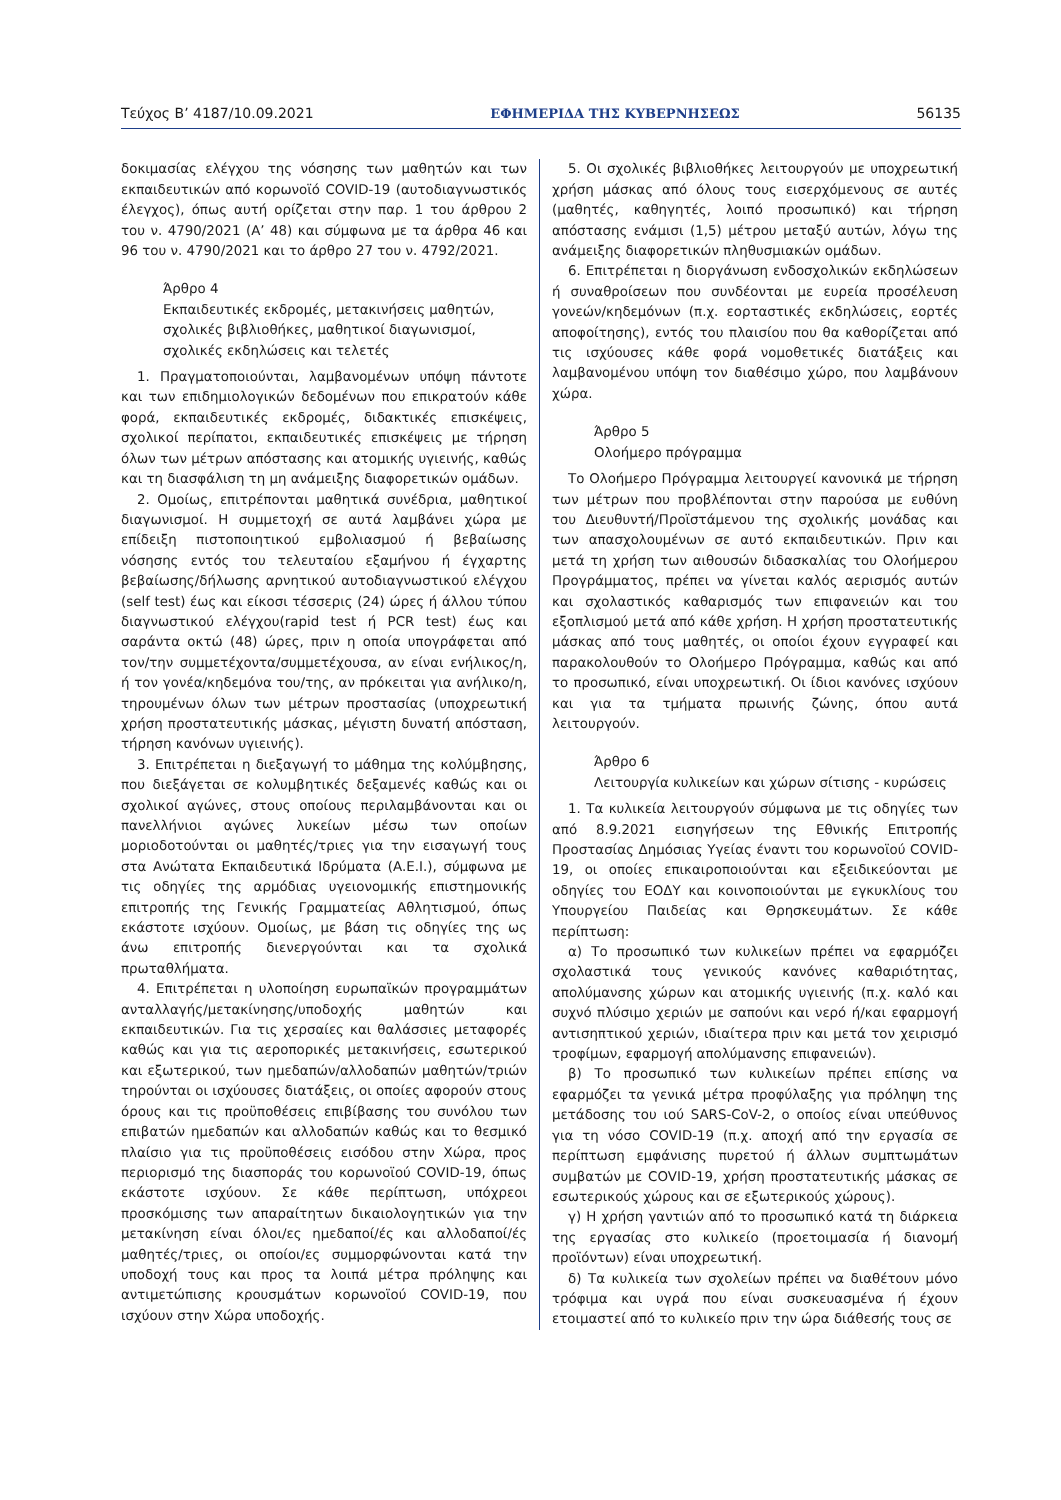Τεύχος Β’ 4187/10.09.2021 ΕΦΗΜΕΡΙΔΑ ΤΗΣ ΚΥΒΕΡΝΗΣΕΩΣ 56135
δοκιμασίας ελέγχου της νόσησης των μαθητών και των εκπαιδευτικών από κορωνοϊό COVID-19 (αυτοδιαγνωστικός έλεγχος), όπως αυτή ορίζεται στην παρ. 1 του άρθρου 2 του ν. 4790/2021 (Α’ 48) και σύμφωνα με τα άρθρα 46 και 96 του ν. 4790/2021 και το άρθρο 27 του ν. 4792/2021.
Άρθρο 4
Εκπαιδευτικές εκδρομές, μετακινήσεις μαθητών, σχολικές βιβλιοθήκες, μαθητικοί διαγωνισμοί, σχολικές εκδηλώσεις και τελετές
1. Πραγματοποιούνται, λαμβανομένων υπόψη πάντοτε και των επιδημιολογικών δεδομένων που επικρατούν κάθε φορά, εκπαιδευτικές εκδρομές, διδακτικές επισκέψεις, σχολικοί περίπατοι, εκπαιδευτικές επισκέψεις με τήρηση όλων των μέτρων απόστασης και ατομικής υγιεινής, καθώς και τη διασφάλιση τη μη ανάμειξης διαφορετικών ομάδων.
2. Ομοίως, επιτρέπονται μαθητικά συνέδρια, μαθητικοί διαγωνισμοί. Η συμμετοχή σε αυτά λαμβάνει χώρα με επίδειξη πιστοποιητικού εμβολιασμού ή βεβαίωσης νόσησης εντός του τελευταίου εξαμήνου ή έγχαρτης βεβαίωσης/δήλωσης αρνητικού αυτοδιαγνωστικού ελέγχου (self test) έως και είκοσι τέσσερις (24) ώρες ή άλλου τύπου διαγνωστικού ελέγχου(rapid test ή PCR test) έως και σαράντα οκτώ (48) ώρες, πριν η οποία υπογράφεται από τον/την συμμετέχοντα/συμμετέχουσα, αν είναι ενήλικος/η, ή τον γονέα/κηδεμόνα του/της, αν πρόκειται για ανήλικο/η, τηρουμένων όλων των μέτρων προστασίας (υποχρεωτική χρήση προστατευτικής μάσκας, μέγιστη δυνατή απόσταση, τήρηση κανόνων υγιεινής).
3. Επιτρέπεται η διεξαγωγή το μάθημα της κολύμβησης, που διεξάγεται σε κολυμβητικές δεξαμενές καθώς και οι σχολικοί αγώνες, στους οποίους περιλαμβάνονται και οι πανελλήνιοι αγώνες λυκείων μέσω των οποίων μοριοδοτούνται οι μαθητές/τριες για την εισαγωγή τους στα Ανώτατα Εκπαιδευτικά Ιδρύματα (Α.Ε.Ι.), σύμφωνα με τις οδηγίες της αρμόδιας υγειονομικής επιστημονικής επιτροπής της Γενικής Γραμματείας Αθλητισμού, όπως εκάστοτε ισχύουν. Ομοίως, με βάση τις οδηγίες της ως άνω επιτροπής διενεργούνται και τα σχολικά πρωταθλήματα.
4. Επιτρέπεται η υλοποίηση ευρωπαϊκών προγραμμάτων ανταλλαγής/μετακίνησης/υποδοχής μαθητών και εκπαιδευτικών. Για τις χερσαίες και θαλάσσιες μεταφορές καθώς και για τις αεροπορικές μετακινήσεις, εσωτερικού και εξωτερικού, των ημεδαπών/αλλοδαπών μαθητών/τριών τηρούνται οι ισχύουσες διατάξεις, οι οποίες αφορούν στους όρους και τις προϋποθέσεις επιβίβασης του συνόλου των επιβατών ημεδαπών και αλλοδαπών καθώς και το θεσμικό πλαίσιο για τις προϋποθέσεις εισόδου στην Χώρα, προς περιορισμό της διασποράς του κορωνοϊού COVID-19, όπως εκάστοτε ισχύουν. Σε κάθε περίπτωση, υπόχρεοι προσκόμισης των απαραίτητων δικαιολογητικών για την μετακίνηση είναι όλοι/ες ημεδαποί/ές και αλλοδαποί/ές μαθητές/τριες, οι οποίοι/ες συμμορφώνονται κατά την υποδοχή τους και προς τα λοιπά μέτρα πρόληψης και αντιμετώπισης κρουσμάτων κορωνοϊού COVID-19, που ισχύουν στην Χώρα υποδοχής.
5. Οι σχολικές βιβλιοθήκες λειτουργούν με υποχρεωτική χρήση μάσκας από όλους τους εισερχόμενους σε αυτές (μαθητές, καθηγητές, λοιπό προσωπικό) και τήρηση απόστασης ενάμισι (1,5) μέτρου μεταξύ αυτών, λόγω της ανάμειξης διαφορετικών πληθυσμιακών ομάδων.
6. Επιτρέπεται η διοργάνωση ενδοσχολικών εκδηλώσεων ή συναθροίσεων που συνδέονται με ευρεία προσέλευση γονεών/κηδεμόνων (π.χ. εορταστικές εκδηλώσεις, εορτές αποφοίτησης), εντός του πλαισίου που θα καθορίζεται από τις ισχύουσες κάθε φορά νομοθετικές διατάξεις και λαμβανομένου υπόψη τον διαθέσιμο χώρο, που λαμβάνουν χώρα.
Άρθρο 5
Ολοήμερο πρόγραμμα
Το Ολοήμερο Πρόγραμμα λειτουργεί κανονικά με τήρηση των μέτρων που προβλέπονται στην παρούσα με ευθύνη του Διευθυντή/Προϊστάμενου της σχολικής μονάδας και των απασχολουμένων σε αυτό εκπαιδευτικών. Πριν και μετά τη χρήση των αιθουσών διδασκαλίας του Ολοήμερου Προγράμματος, πρέπει να γίνεται καλός αερισμός αυτών και σχολαστικός καθαρισμός των επιφανειών και του εξοπλισμού μετά από κάθε χρήση. Η χρήση προστατευτικής μάσκας από τους μαθητές, οι οποίοι έχουν εγγραφεί και παρακολουθούν το Ολοήμερο Πρόγραμμα, καθώς και από το προσωπικό, είναι υποχρεωτική. Οι ίδιοι κανόνες ισχύουν και για τα τμήματα πρωινής ζώνης, όπου αυτά λειτουργούν.
Άρθρο 6
Λειτουργία κυλικείων και χώρων σίτισης - κυρώσεις
1. Τα κυλικεία λειτουργούν σύμφωνα με τις οδηγίες των από 8.9.2021 εισηγήσεων της Εθνικής Επιτροπής Προστασίας Δημόσιας Υγείας έναντι του κορωνοϊού COVID-19, οι οποίες επικαιροποιούνται και εξειδικεύονται με οδηγίες του ΕΟΔΥ και κοινοποιούνται με εγκυκλίους του Υπουργείου Παιδείας και Θρησκευμάτων. Σε κάθε περίπτωση:
α) Το προσωπικό των κυλικείων πρέπει να εφαρμόζει σχολαστικά τους γενικούς κανόνες καθαριότητας, απολύμανσης χώρων και ατομικής υγιεινής (π.χ. καλό και συχνό πλύσιμο χεριών με σαπούνι και νερό ή/και εφαρμογή αντισηπτικού χεριών, ιδιαίτερα πριν και μετά τον χειρισμό τροφίμων, εφαρμογή απολύμανσης επιφανειών).
β) Το προσωπικό των κυλικείων πρέπει επίσης να εφαρμόζει τα γενικά μέτρα προφύλαξης για πρόληψη της μετάδοσης του ιού SARS-CoV-2, ο οποίος είναι υπεύθυνος για τη νόσο COVID-19 (π.χ. αποχή από την εργασία σε περίπτωση εμφάνισης πυρετού ή άλλων συμπτωμάτων συμβατών με COVID-19, χρήση προστατευτικής μάσκας σε εσωτερικούς χώρους και σε εξωτερικούς χώρους).
γ) Η χρήση γαντιών από το προσωπικό κατά τη διάρκεια της εργασίας στο κυλικείο (προετοιμασία ή διανομή προϊόντων) είναι υποχρεωτική.
δ) Τα κυλικεία των σχολείων πρέπει να διαθέτουν μόνο τρόφιμα και υγρά που είναι συσκευασμένα ή έχουν ετοιμαστεί από το κυλικείο πριν την ώρα διάθεσής τους σε